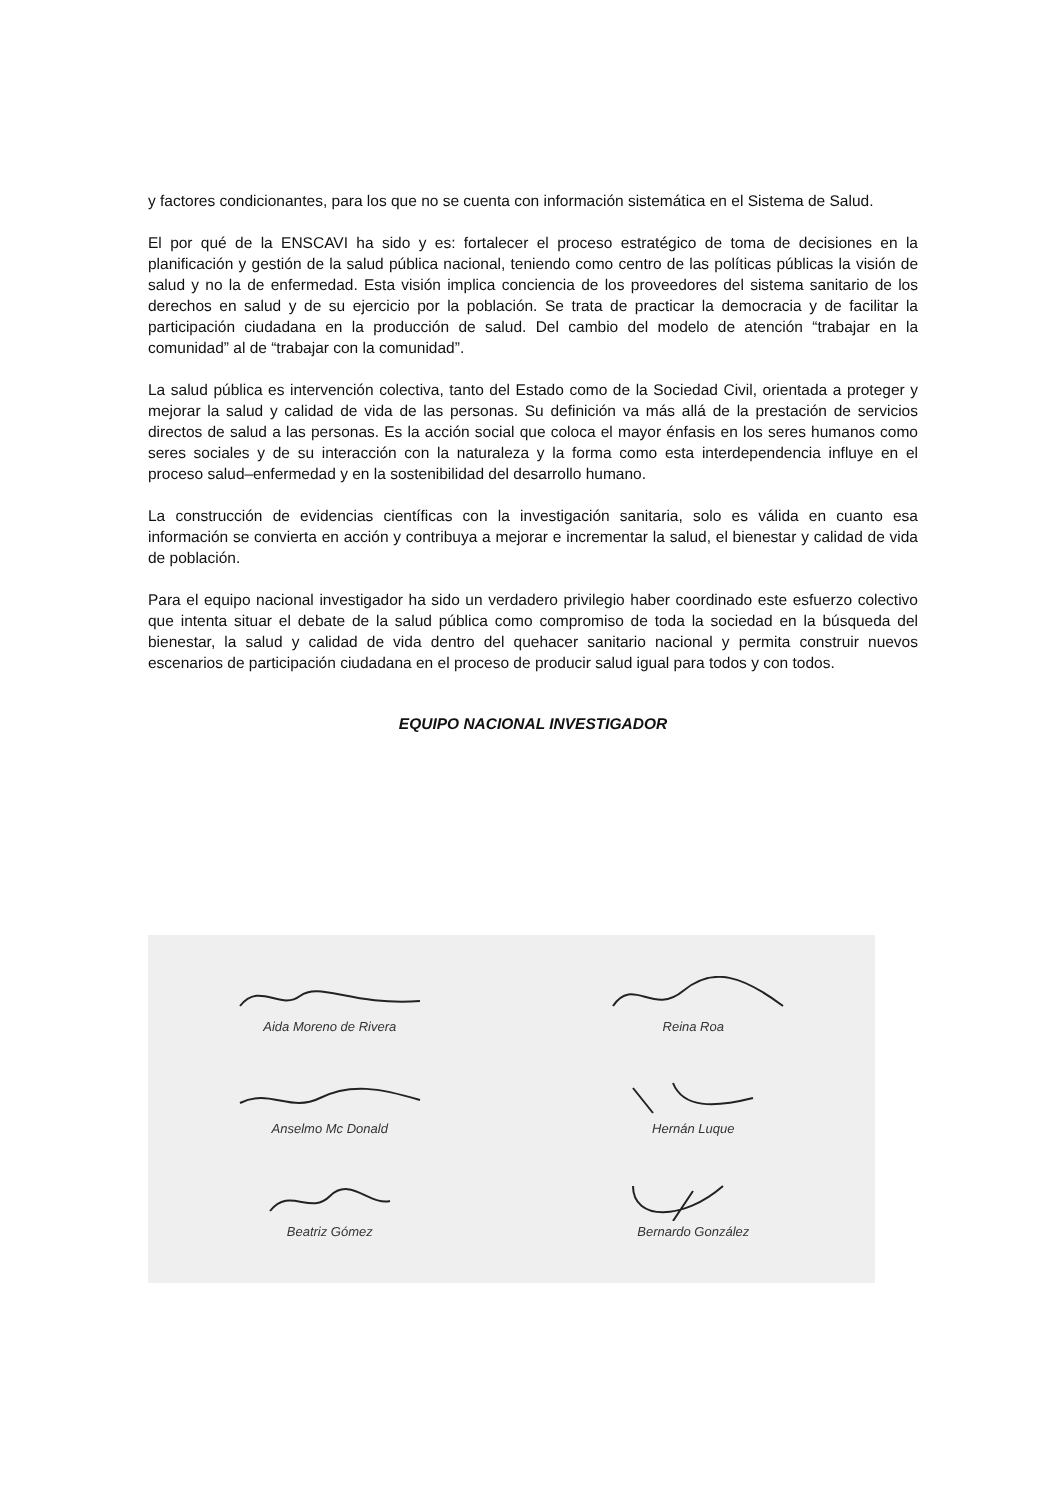y factores condicionantes, para los que no se cuenta con información sistemática en el Sistema de Salud.
El por qué de la ENSCAVI ha sido y es: fortalecer el proceso estratégico de toma de decisiones en la planificación y gestión de la salud pública nacional, teniendo como centro de las políticas públicas la visión de salud y no la de enfermedad. Esta visión implica conciencia de los proveedores del sistema sanitario de los derechos en salud y de su ejercicio por la población. Se trata de practicar la democracia y de facilitar la participación ciudadana en la producción de salud. Del cambio del modelo de atención “trabajar en la comunidad” al de “trabajar con la comunidad”.
La salud pública es intervención colectiva, tanto del Estado como de la Sociedad Civil, orientada a proteger y mejorar la salud y calidad de vida de las personas. Su definición va más allá de la prestación de servicios directos de salud a las personas. Es la acción social que coloca el mayor énfasis en los seres humanos como seres sociales y de su interacción con la naturaleza y la forma como esta interdependencia influye en el proceso salud–enfermedad y en la sostenibilidad del desarrollo humano.
La construcción de evidencias científicas con la investigación sanitaria, solo es válida en cuanto esa información se convierta en acción y contribuya a mejorar e incrementar la salud, el bienestar y calidad de vida de población.
Para el equipo nacional investigador ha sido un verdadero privilegio haber coordinado este esfuerzo colectivo que intenta situar el debate de la salud pública como compromiso de toda la sociedad en la búsqueda del bienestar, la salud y calidad de vida dentro del quehacer sanitario nacional y permita construir nuevos escenarios de participación ciudadana en el proceso de producir salud igual para todos y con todos.
EQUIPO NACIONAL INVESTIGADOR
Aida Moreno de Rivera
Reina Roa
Anselmo Mc Donald
Hernán Luque
Beatriz Gómez
Bernardo González